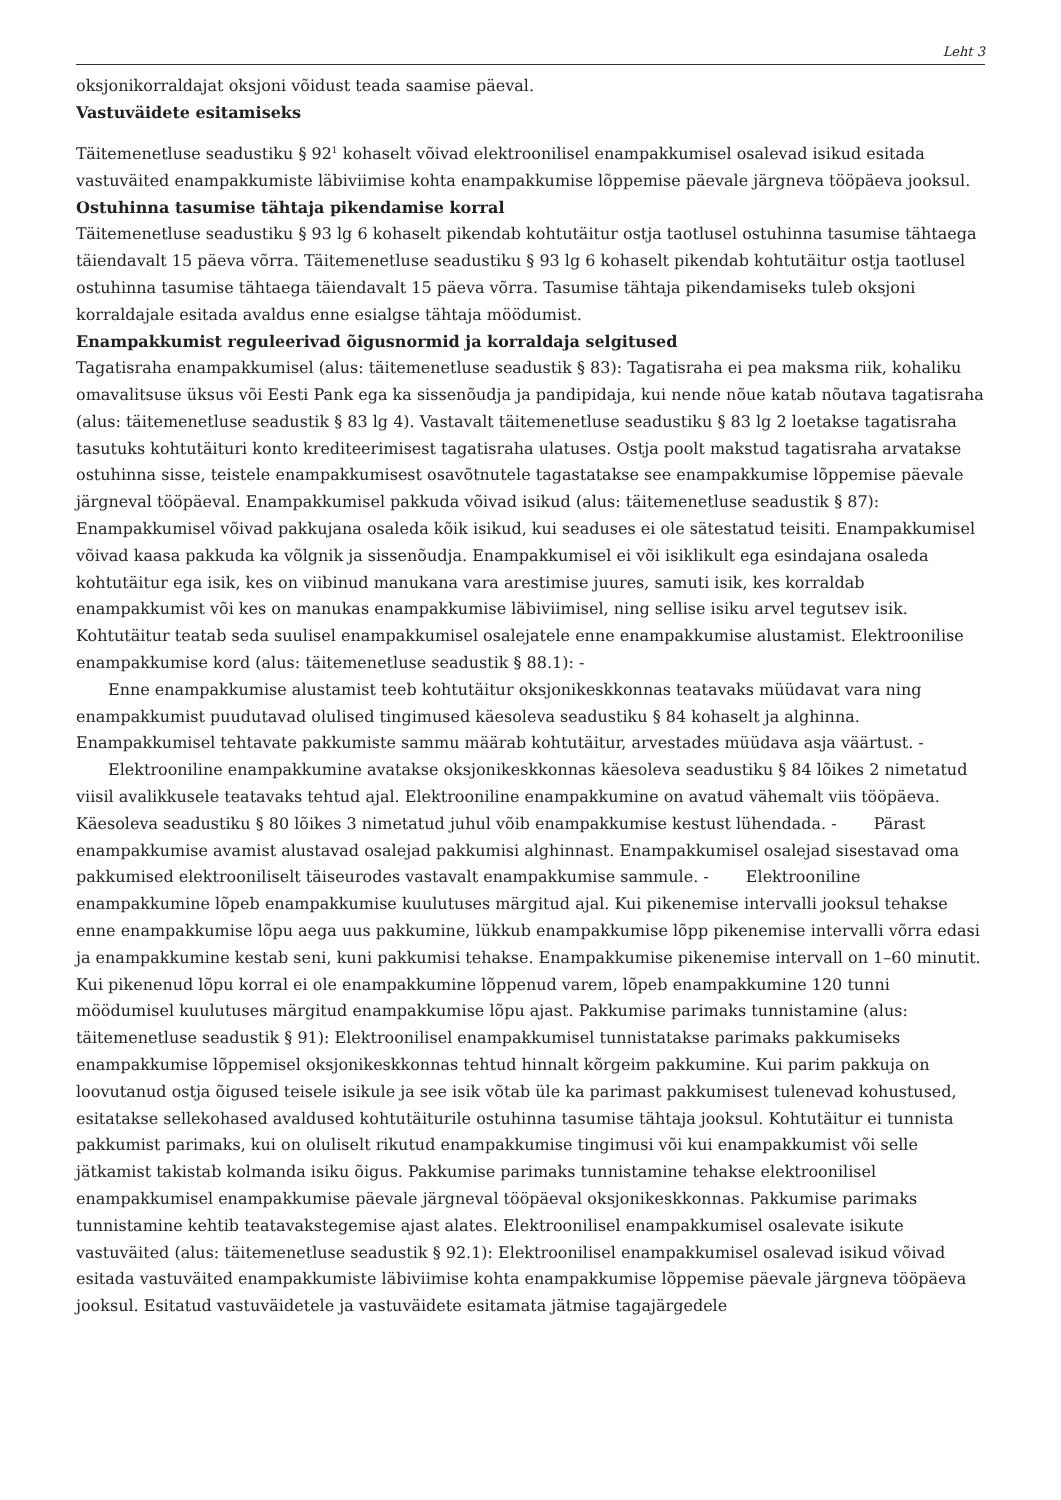Leht 3
oksjonikorraldajat oksjoni võidust teada saamise päeval.
Vastuväidete esitamiseks
Täitemenetluse seadustiku § 92<sup>1</sup> kohaselt võivad elektroonilisel enampakkumisel osalevad isikud esitada vastuväited enampakkumiste läbiviimise kohta enampakkumise lõppemise päevale järgneva tööpäeva jooksul.
Ostuhinna tasumise tähtaja pikendamise korral
Täitemenetluse seadustiku § 93 lg 6 kohaselt pikendab kohtutäitur ostja taotlusel ostuhinna tasumise tähtaega täiendavalt 15 päeva võrra. Täitemenetluse seadustiku § 93 lg 6 kohaselt pikendab kohtutäitur ostja taotlusel ostuhinna tasumise tähtaega täiendavalt 15 päeva võrra. Tasumise tähtaja pikendamiseks tuleb oksjoni korraldajale esitada avaldus enne esialgse tähtaja möödumist.
Enampakkumist reguleerivad õigusnormid ja korraldaja selgitused
Tagatisraha enampakkumisel (alus: täitemenetluse seadustik § 83): Tagatisraha ei pea maksma riik, kohaliku omavalitsuse üksus või Eesti Pank ega ka sissenõudja ja pandipidaja, kui nende nõue katab nõutava tagatisraha (alus: täitemenetluse seadustik § 83 lg 4). Vastavalt täitemenetluse seadustiku § 83 lg 2 loetakse tagatisraha tasutuks kohtutäituri konto krediteerimisest tagatisraha ulatuses. Ostja poolt makstud tagatisraha arvatakse ostuhinna sisse, teistele enampakkumisest osavõtnutele tagastatakse see enampakkumise lõppemise päevale järgneval tööpäeval. Enampakkumisel pakkuda võivad isikud (alus: täitemenetluse seadustik § 87): Enampakkumisel võivad pakkujana osaleda kõik isikud, kui seaduses ei ole sätestatud teisiti. Enampakkumisel võivad kaasa pakkuda ka võlgnik ja sissenõudja. Enampakkumisel ei või isiklikult ega esindajana osaleda kohtutäitur ega isik, kes on viibinud manukana vara arestimise juures, samuti isik, kes korraldab enampakkumist või kes on manukas enampakkumise läbiviimisel, ning sellise isiku arvel tegutsev isik. Kohtutäitur teatab seda suulisel enampakkumisel osalejatele enne enampakkumise alustamist. Elektroonilise enampakkumise kord (alus: täitemenetluse seadustik § 88.1): -
  Enne enampakkumise alustamist teeb kohtutäitur oksjonikeskkonnas teatavaks müüdavat vara ning enampakkumist puudutavad olulised tingimused käesoleva seadustiku § 84 kohaselt ja alghinna. Enampakkumisel tehtavate pakkumiste sammu määrab kohtutäitur, arvestades müüdava asja väärtust. -
  Elektrooniline enampakkumine avatakse oksjonikeskkonnas käesoleva seadustiku § 84 lõikes 2 nimetatud viisil avalikkusele teatavaks tehtud ajal. Elektrooniline enampakkumine on avatud vähemalt viis tööpäeva. Käesoleva seadustiku § 80 lõikes 3 nimetatud juhul võib enampakkumise kestust lühendada. -   Pärast enampakkumise avamist alustavad osalejad pakkumisi alghinnast. Enampakkumisel osalejad sisestavad oma pakkumised elektrooniliselt täiseurodes vastavalt enampakkumise sammule. -   Elektrooniline enampakkumine lõpeb enampakkumise kuulutuses märgitud ajal. Kui pikenemise intervalli jooksul tehakse enne enampakkumise lõpu aega uus pakkumine, lükkub enampakkumise lõpp pikenemise intervalli võrra edasi ja enampakkumine kestab seni, kuni pakkumisi tehakse. Enampakkumise pikenemise intervall on 1–60 minutit. Kui pikenenud lõpu korral ei ole enampakkumine lõppenud varem, lõpeb enampakkumine 120 tunni möödumisel kuulutuses märgitud enampakkumise lõpu ajast. Pakkumise parimaks tunnistamine (alus: täitemenetluse seadustik § 91): Elektroonilisel enampakkumisel tunnistatakse parimaks pakkumiseks enampakkumise lõppemisel oksjonikeskkonnas tehtud hinnalt kõrgeim pakkumine. Kui parim pakkuja on loovutanud ostja õigused teisele isikule ja see isik võtab üle ka parimast pakkumisest tulenevad kohustused, esitatakse sellekohased avaldused kohtutäiturile ostuhinna tasumise tähtaja jooksul. Kohtutäitur ei tunnista pakkumist parimaks, kui on oluliselt rikutud enampakkumise tingimusi või kui enampakkumist või selle jätkamist takistab kolmanda isiku õigus. Pakkumise parimaks tunnistamine tehakse elektroonilisel enampakkumisel enampakkumise päevale järgneval tööpäeval oksjonikeskkonnas. Pakkumise parimaks tunnistamine kehtib teatavakstegemise ajast alates. Elektroonilisel enampakkumisel osalevate isikute vastuväited (alus: täitemenetluse seadustik § 92.1): Elektroonilisel enampakkumisel osalevad isikud võivad esitada vastuväited enampakkumiste läbiviimise kohta enampakkumise lõppemise päevale järgneva tööpäeva jooksul. Esitatud vastuväidetele ja vastuväidete esitamata jätmise tagajärgedele